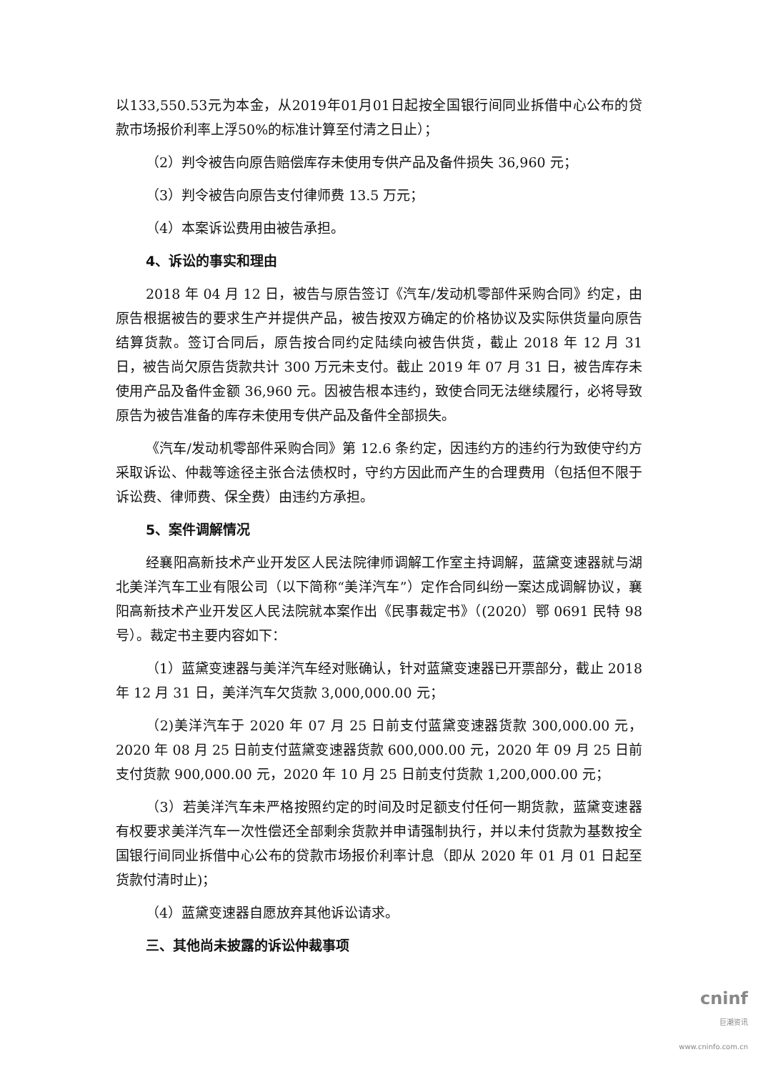以133,550.53元为本金，从2019年01月01日起按全国银行间同业拆借中心公布的贷款市场报价利率上浮50%的标准计算至付清之日止）；
（2）判令被告向原告赔偿库存未使用专供产品及备件损失 36,960 元；
（3）判令被告向原告支付律师费 13.5 万元；
（4）本案诉讼费用由被告承担。
4、诉讼的事实和理由
2018 年 04 月 12 日，被告与原告签订《汽车/发动机零部件采购合同》约定，由原告根据被告的要求生产并提供产品，被告按双方确定的价格协议及实际供货量向原告结算货款。签订合同后，原告按合同约定陆续向被告供货，截止 2018 年 12 月 31 日，被告尚欠原告货款共计 300 万元未支付。截止 2019 年 07 月 31 日，被告库存未使用产品及备件金额 36,960 元。因被告根本违约，致使合同无法继续履行，必将导致原告为被告准备的库存未使用专供产品及备件全部损失。
《汽车/发动机零部件采购合同》第 12.6 条约定，因违约方的违约行为致使守约方采取诉讼、仲裁等途径主张合法债权时，守约方因此而产生的合理费用（包括但不限于诉讼费、律师费、保全费）由违约方承担。
5、案件调解情况
经襄阳高新技术产业开发区人民法院律师调解工作室主持调解，蓝黛变速器就与湖北美洋汽车工业有限公司（以下简称“美洋汽车”）定作合同纠纷一案达成调解协议，襄阳高新技术产业开发区人民法院就本案作出《民事裁定书》（(2020）鄂 0691 民特 98 号）。裁定书主要内容如下：
（1）蓝黛变速器与美洋汽车经对账确认，针对蓝黛变速器已开票部分，截止 2018 年 12 月 31 日，美洋汽车欠货款 3,000,000.00 元；
（2)美洋汽车于 2020 年 07 月 25 日前支付蓝黛变速器货款 300,000.00 元，2020 年 08 月 25 日前支付蓝黛变速器货款 600,000.00 元，2020 年 09 月 25 日前支付货款 900,000.00 元，2020 年 10 月 25 日前支付货款 1,200,000.00 元；
（3）若美洋汽车未严格按照约定的时间及时足额支付任何一期货款，蓝黛变速器有权要求美洋汽车一次性偿还全部剩余货款并申请强制执行，并以未付货款为基数按全国银行间同业拆借中心公布的贷款市场报价利率计息（即从 2020 年 01 月 01 日起至货款付清时止)；
（4）蓝黛变速器自愿放弃其他诉讼请求。
三、其他尚未披露的诉讼仲裁事项
cninf
巨潮资讯
www.cninfo.com.cn